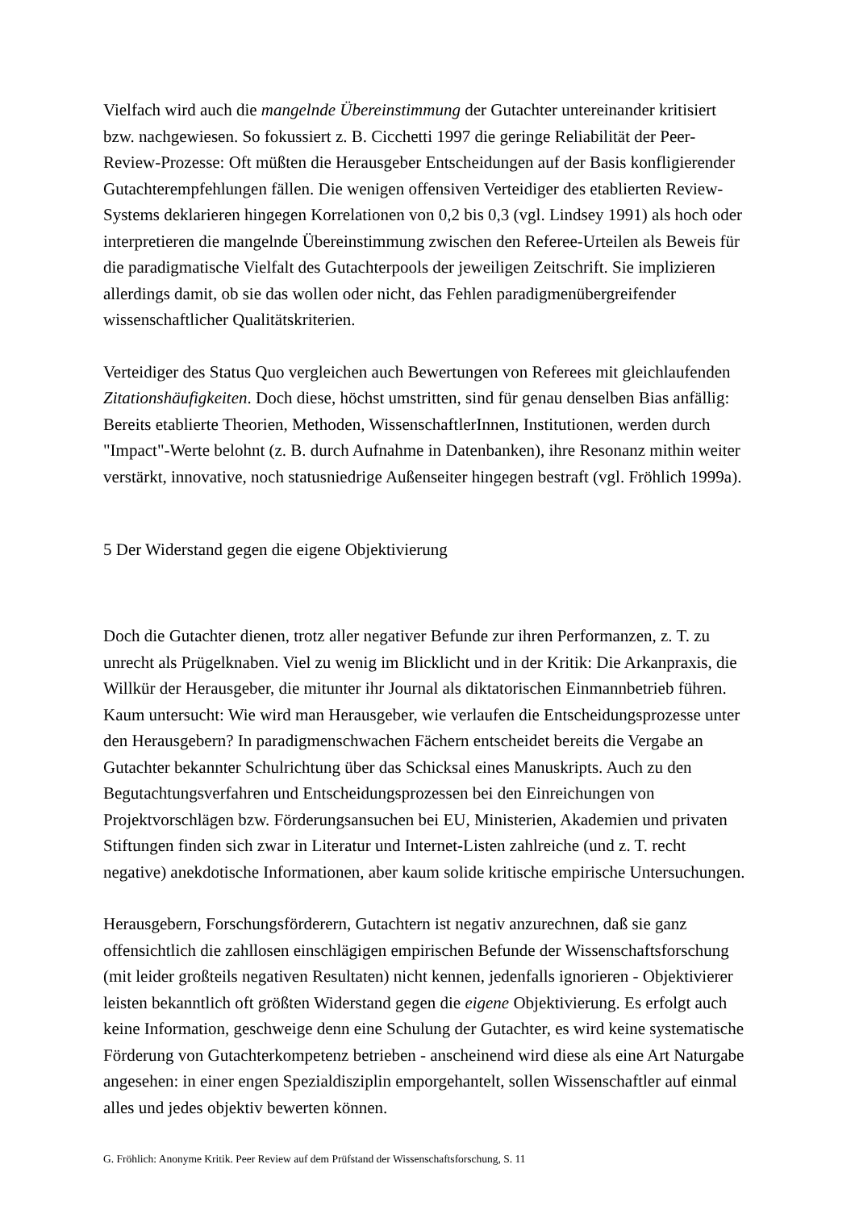Vielfach wird auch die mangelnde Übereinstimmung der Gutachter untereinander kritisiert bzw. nachgewiesen. So fokussiert z. B. Cicchetti 1997 die geringe Reliabilität der Peer-Review-Prozesse: Oft müßten die Herausgeber Entscheidungen auf der Basis konfligierender Gutachterempfehlungen fällen. Die wenigen offensiven Verteidiger des etablierten Review-Systems deklarieren hingegen Korrelationen von 0,2 bis 0,3 (vgl. Lindsey 1991) als hoch oder interpretieren die mangelnde Übereinstimmung zwischen den Referee-Urteilen als Beweis für die paradigmatische Vielfalt des Gutachterpools der jeweiligen Zeitschrift. Sie implizieren allerdings damit, ob sie das wollen oder nicht, das Fehlen paradigmenübergreifender wissenschaftlicher Qualitätskriterien.
Verteidiger des Status Quo vergleichen auch Bewertungen von Referees mit gleichlaufenden Zitationshäufigkeiten. Doch diese, höchst umstritten, sind für genau denselben Bias anfällig: Bereits etablierte Theorien, Methoden, WissenschaftlerInnen, Institutionen, werden durch "Impact"-Werte belohnt (z. B. durch Aufnahme in Datenbanken), ihre Resonanz mithin weiter verstärkt, innovative, noch statusniedrige Außenseiter hingegen bestraft (vgl. Fröhlich 1999a).
5 Der Widerstand gegen die eigene Objektivierung
Doch die Gutachter dienen, trotz aller negativer Befunde zur ihren Performanzen, z. T. zu unrecht als Prügelknaben. Viel zu wenig im Blicklicht und in der Kritik: Die Arkanpraxis, die Willkür der Herausgeber, die mitunter ihr Journal als diktatorischen Einmannbetrieb führen. Kaum untersucht: Wie wird man Herausgeber, wie verlaufen die Entscheidungsprozesse unter den Herausgebern? In paradigmenschwachen Fächern entscheidet bereits die Vergabe an Gutachter bekannter Schulrichtung über das Schicksal eines Manuskripts. Auch zu den Begutachtungsverfahren und Entscheidungsprozessen bei den Einreichungen von Projektvorschlägen bzw. Förderungsansuchen bei EU, Ministerien, Akademien und privaten Stiftungen finden sich zwar in Literatur und Internet-Listen zahlreiche (und z. T. recht negative) anekdotische Informationen, aber kaum solide kritische empirische Untersuchungen.
Herausgebern, Forschungsförderern, Gutachtern ist negativ anzurechnen, daß sie ganz offensichtlich die zahllosen einschlägigen empirischen Befunde der Wissenschaftsforschung (mit leider großteils negativen Resultaten) nicht kennen, jedenfalls ignorieren - Objektivierer leisten bekanntlich oft größten Widerstand gegen die eigene Objektivierung. Es erfolgt auch keine Information, geschweige denn eine Schulung der Gutachter, es wird keine systematische Förderung von Gutachterkompetenz betrieben - anscheinend wird diese als eine Art Naturgabe angesehen: in einer engen Spezialdisziplin emporgehantelt, sollen Wissenschaftler auf einmal alles und jedes objektiv bewerten können.
G. Fröhlich: Anonyme Kritik. Peer Review auf dem Prüfstand der Wissenschaftsforschung, S. 11